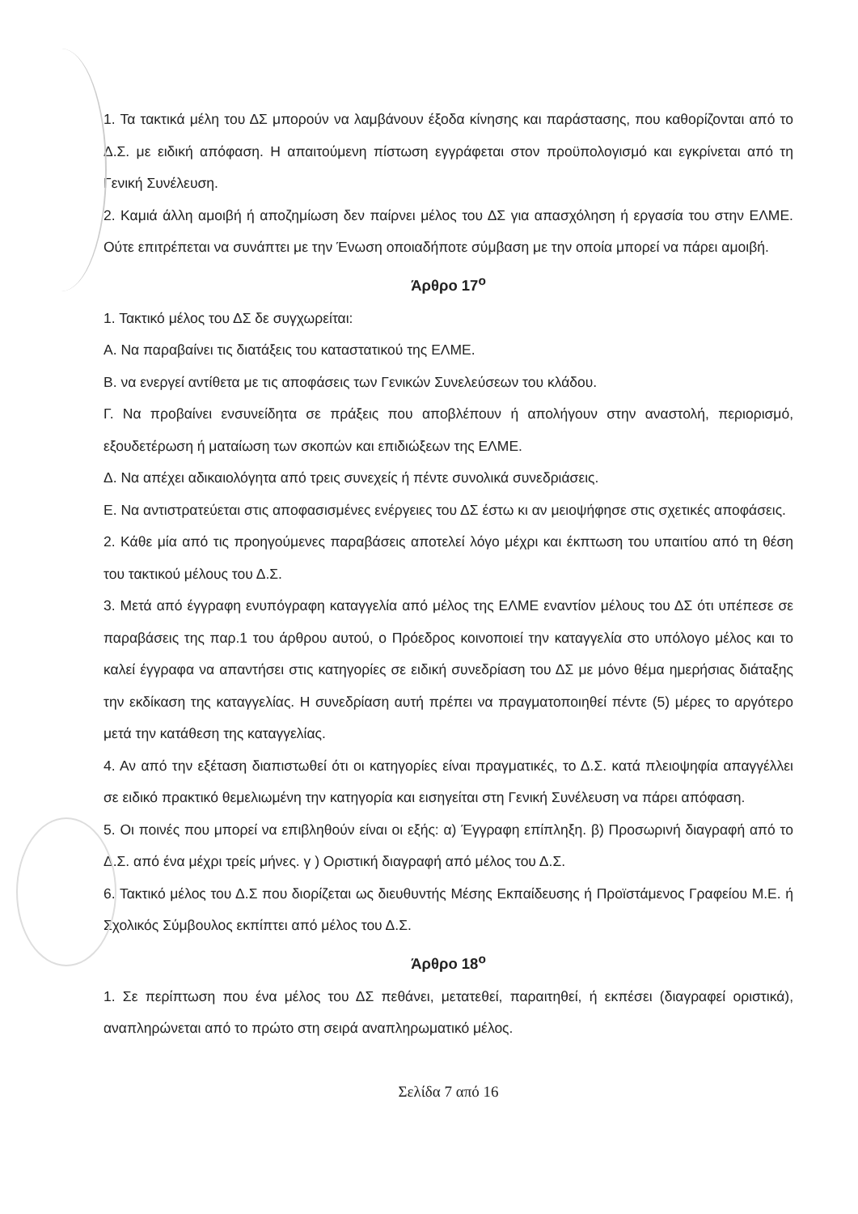1. Τα τακτικά μέλη του ΔΣ μπορούν να λαμβάνουν έξοδα κίνησης και παράστασης, που καθορίζονται από το Δ.Σ. με ειδική απόφαση. Η απαιτούμενη πίστωση εγγράφεται στον προϋπολογισμό και εγκρίνεται από τη Γενική Συνέλευση.
2. Καμιά άλλη αμοιβή ή αποζημίωση δεν παίρνει μέλος του ΔΣ για απασχόληση ή εργασία του στην ΕΛΜΕ. Ούτε επιτρέπεται να συνάπτει με την Ένωση οποιαδήποτε σύμβαση με την οποία μπορεί να πάρει αμοιβή.
Άρθρο 17<sup>ο</sup>
1. Τακτικό μέλος του ΔΣ δε συγχωρείται:
Α. Να παραβαίνει τις διατάξεις του καταστατικού της ΕΛΜΕ.
Β. να ενεργεί αντίθετα με τις αποφάσεις των Γενικών Συνελεύσεων του κλάδου.
Γ. Να προβαίνει ενσυνείδητα σε πράξεις που αποβλέπουν ή απολήγουν στην αναστολή, περιορισμό, εξουδετέρωση ή ματαίωση των σκοπών και επιδιώξεων της ΕΛΜΕ.
Δ. Να απέχει αδικαιολόγητα από τρεις συνεχείς ή πέντε συνολικά συνεδριάσεις.
Ε. Να αντιστρατεύεται στις αποφασισμένες ενέργειες του ΔΣ έστω κι αν μειοψήφησε στις σχετικές αποφάσεις.
2. Κάθε μία από τις προηγούμενες παραβάσεις αποτελεί λόγο μέχρι και έκπτωση του υπαιτίου από τη θέση του τακτικού μέλους του Δ.Σ.
3. Μετά από έγγραφη ενυπόγραφη καταγγελία από μέλος της ΕΛΜΕ εναντίον μέλους του ΔΣ ότι υπέπεσε σε παραβάσεις της παρ.1 του άρθρου αυτού, ο Πρόεδρος κοινοποιεί την καταγγελία στο υπόλογο μέλος και το καλεί έγγραφα να απαντήσει στις κατηγορίες σε ειδική συνεδρίαση του ΔΣ με μόνο θέμα ημερήσιας διάταξης την εκδίκαση της καταγγελίας. Η συνεδρίαση αυτή πρέπει να πραγματοποιηθεί πέντε (5) μέρες το αργότερο μετά την κατάθεση της καταγγελίας.
4. Αν από την εξέταση διαπιστωθεί ότι οι κατηγορίες είναι πραγματικές, το Δ.Σ. κατά πλειοψηφία απαγγέλλει σε ειδικό πρακτικό θεμελιωμένη την κατηγορία και εισηγείται στη Γενική Συνέλευση να πάρει απόφαση.
5. Οι ποινές που μπορεί να επιβληθούν είναι οι εξής: α) Έγγραφη επίπληξη. β) Προσωρινή διαγραφή από το Δ.Σ. από ένα μέχρι τρείς μήνες. γ ) Οριστική διαγραφή από μέλος του Δ.Σ.
6. Τακτικό μέλος του Δ.Σ που διορίζεται ως διευθυντής Μέσης Εκπαίδευσης ή Προϊστάμενος Γραφείου Μ.Ε. ή Σχολικός Σύμβουλος εκπίπτει από μέλος του Δ.Σ.
Άρθρο 18<sup>ο</sup>
1. Σε περίπτωση που ένα μέλος του ΔΣ πεθάνει, μετατεθεί, παραιτηθεί, ή εκπέσει (διαγραφεί οριστικά), αναπληρώνεται από το πρώτο στη σειρά αναπληρωματικό μέλος.
Σελίδα 7 από 16